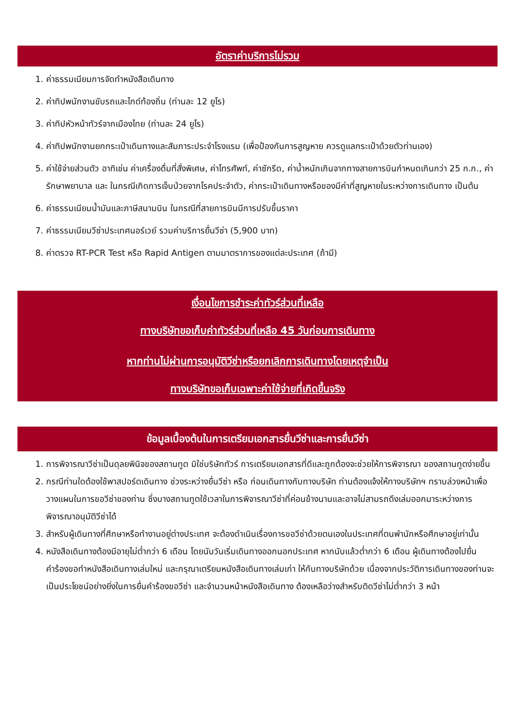อัตราค่าบริการไม่รวม
1. ค่าธรรมเนียมการจัดทำหนังสือเดินทาง
2. ค่าทิปพนักงานขับรถและไกด์ท้องถิ่น (ท่านละ 12 ยูโร)
3. ค่าทิปหัวหน้าทัวร์จากเมืองไทย (ท่านละ 24 ยูโร)
4. ค่าทิปพนักงานยกกระเป๋าเดินทางและสัมภาระประจำโรงแรม (เพื่อป้องกันการสูญหาย ควรดูแลกระเป๋าด้วยตัวท่านเอง)
5. ค่าใช้จ่ายส่วนตัว อาทิเช่น ค่าเครื่องดื่มที่สั่งพิเศษ, ค่าโทรศัพท์, ค่าซักรีด, ค่าน้ำหนักเกินจากทางสายการบินกำหนดเกินกว่า 25 ก.ก., ค่ารักษาพยาบาล และ ในกรณีเกิดการเจ็บป่วยจากโรคประจำตัว, ค่ากระเป๋าเดินทางหรือของมีค่าที่สูญหายในระหว่างการเดินทาง เป็นต้น
6. ค่าธรรมเนียมน้ำมันและภาษีสนามบิน ในกรณีที่สายการบินมีการปรับขึ้นราคา
7. ค่าธรรมเนียมวีซ่าประเทศนอร์เวย์ รวมค่าบริการยื่นวีซ่า (5,900 บาท)
8. ค่าตรวจ RT-PCR Test หรือ Rapid Antigen ตามมาตราการของแต่ละประเทศ (ถ้ามี)
เงื่อนไขการชำระค่าทัวร์ส่วนที่เหลือ
ทางบริษัทขอเก็บค่าทัวร์ส่วนที่เหลือ 45 วันก่อนการเดินทาง
หากท่านไม่ผ่านการอนุมัติวีซ่าหรือยกเลิกการเดินทางโดยเหตุจำเป็น
ทางบริษัทขอเก็บเฉพาะค่าใช้จ่ายที่เกิดขึ้นจริง
ข้อมูลเบื้องต้นในการเตรียมเอกสารยื่นวีซ่าและการยื่นวีซ่า
1. การพิจารณาวีซ่าเป็นดุลยพินิจของสถานทูต มิใช่บริษัททัวร์ การเตรียมเอกสารที่ดีและถูกต้องจะช่วยให้การพิจารณา ของสถานทูตง่ายขึ้น
2. กรณีท่านใดต้องใช้พาสปอร์ตเดินทาง ช่วงระหว่างยื่นวีซ่า หรือ ก่อนเดินทางกับทางบริษัท ท่านต้องแจ้งให้ทางบริษัทฯ ทราบล่วงหน้าเพื่อวางแผนในการขอวีซ่าของท่าน ซึ่งบางสถานทูตใช้เวลาในการพิจารณาวีซ่าที่ค่อนข้างนานและอาจไม่สามรถดึงเล่มออกมาระหว่างการพิจารณาอนุมัติวีซ่าได้
3. สำหรับผู้เดินทางที่ศึกษาหรือทำงานอยู่ต่างประเทศ จะต้องดำเนินเรื่องการขอวีซ่าด้วยตนเองในประเทศที่ตนพำนักหรือศึกษาอยู่เท่านั้น
4. หนังสือเดินทางต้องมีอายุไม่ต่ำกว่า 6 เดือน โดยนับวันเริ่มเดินทางออกนอกประเทศ หากนับแล้วต่ำกว่า 6 เดือน ผู้เดินทางต้องไปยื่นคำร้องขอทำหนังสือเดินทางเล่มใหม่ และกรุณาเตรียมหนังสือเดินทางเล่มเก่า ให้กับทางบริษัทด้วย เนื่องจากประวัติการเดินทางของท่านจะเป็นประโยชน์อย่างยิ่งในการยื่นคำร้องขอวีซ่า และจำนวนหน้าหนังสือเดินทาง ต้องเหลือว่างสำหรับติดวีซ่าไม่ต่ำกว่า 3 หน้า